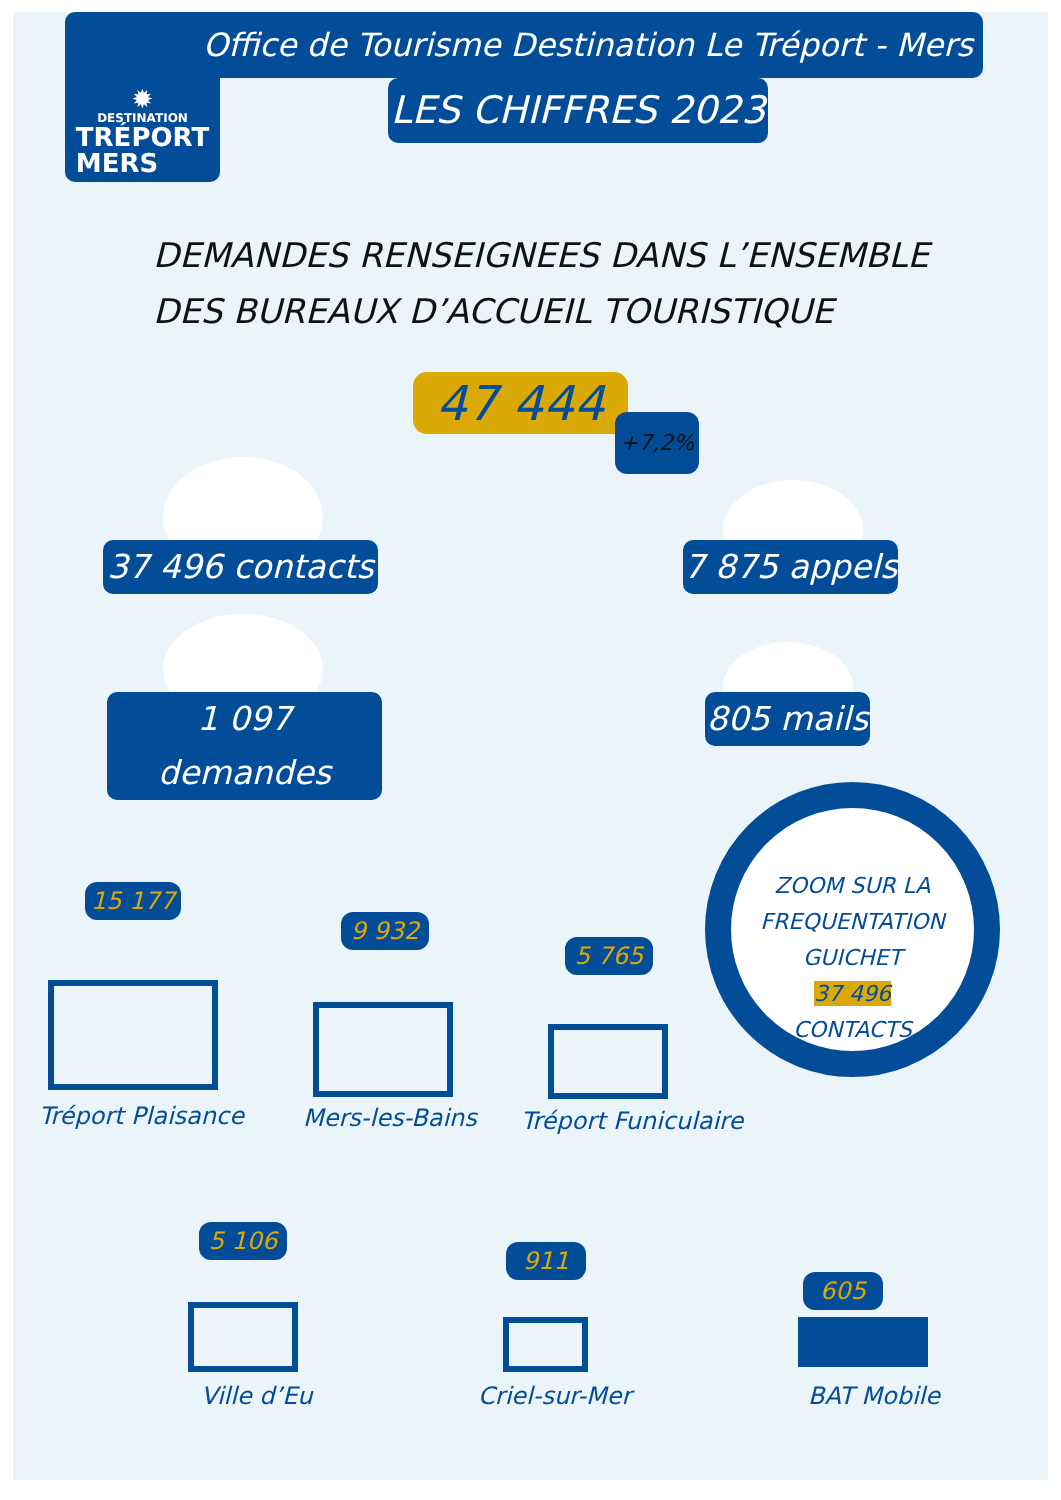✹
DESTINATION
TRÉPORT
MERS
Office de Tourisme Destination Le Tréport - Mers
LES CHIFFRES 2023
DEMANDES RENSEIGNEES DANS L’ENSEMBLE
DES BUREAUX D’ACCUEIL TOURISTIQUE
47 444 +7,2%
37 496 contacts
7 875 appels
1 097 demandes
805 mails
ZOOM SUR LA
FREQUENTATION
GUICHET
37 496
CONTACTS
15 177
Tréport Plaisance
9 932
Mers-les-Bains
5 765
Tréport Funiculaire
5 106
Ville d’Eu
911
Criel-sur-Mer
605
BAT Mobile